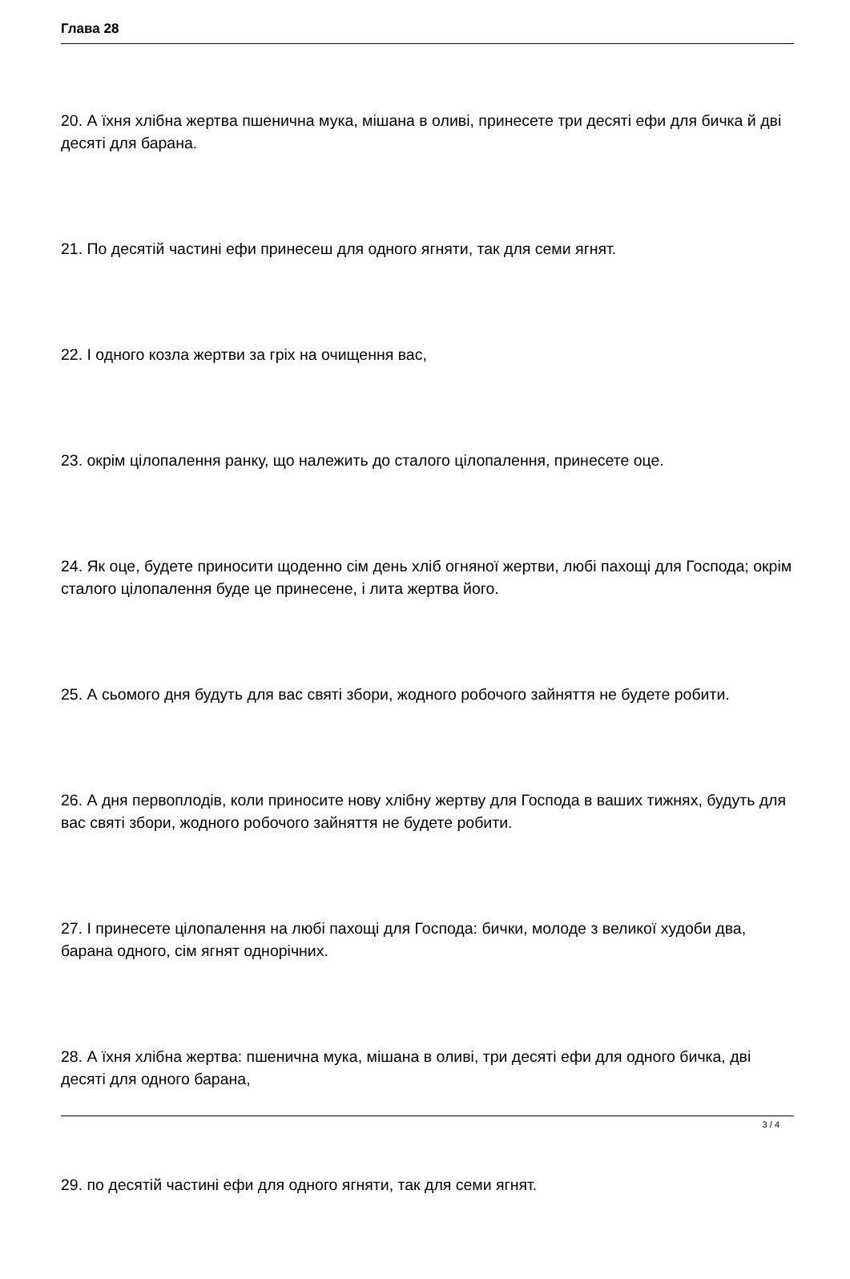Глава 28
20. А їхня хлібна жертва пшенична мука, мішана в оливі, принесете три десяті ефи для бичка й дві десяті для барана.
21. По десятій частині ефи принесеш для одного ягняти, так для семи ягнят.
22. І одного козла жертви за гріх на очищення вас,
23. окрім цілопалення ранку, що належить до сталого цілопалення, принесете оце.
24. Як оце, будете приносити щоденно сім день хліб огняної жертви, любі пахощі для Господа; окрім сталого цілопалення буде це принесене, і лита жертва його.
25. А сьомого дня будуть для вас святі збори, жодного робочого зайняття не будете робити.
26. А дня первоплодів, коли приносите нову хлібну жертву для Господа в ваших тижнях, будуть для вас святі збори, жодного робочого зайняття не будете робити.
27. І принесете цілопалення на любі пахощі для Господа: бички, молоде з великої худоби два, барана одного, сім ягнят однорічних.
28. А їхня хлібна жертва: пшенична мука, мішана в оливі, три десяті ефи для одного бичка, дві десяті для одного барана,
29. по десятій частині ефи для одного ягняти, так для семи ягнят.
3 / 4